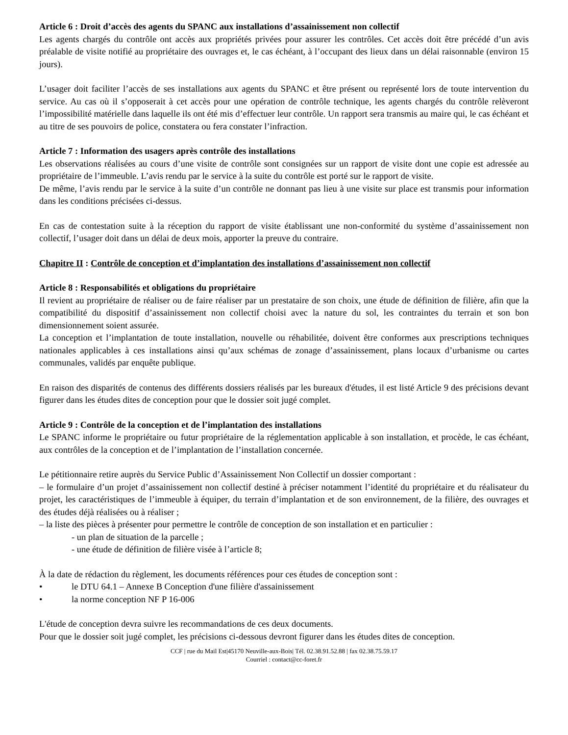Article 6 : Droit d’accès des agents du SPANC aux installations d’assainissement non collectif
Les agents chargés du contrôle ont accès aux propriétés privées pour assurer les contrôles. Cet accès doit être précédé d’un avis préalable de visite notifié au propriétaire des ouvrages et, le cas échéant, à l’occupant des lieux dans un délai raisonnable (environ 15 jours).
L’usager doit faciliter l’accès de ses installations aux agents du SPANC et être présent ou représenté lors de toute intervention du service. Au cas où il s’opposerait à cet accès pour une opération de contrôle technique, les agents chargés du contrôle relèveront l’impossibilité matérielle dans laquelle ils ont été mis d’effectuer leur contrôle. Un rapport sera transmis au maire qui, le cas échéant et au titre de ses pouvoirs de police, constatera ou fera constater l’infraction.
Article 7 : Information des usagers après contrôle des installations
Les observations réalisées au cours d’une visite de contrôle sont consignées sur un rapport de visite dont une copie est adressée au propriétaire de l’immeuble. L’avis rendu par le service à la suite du contrôle est porté sur le rapport de visite.
De même, l’avis rendu par le service à la suite d’un contrôle ne donnant pas lieu à une visite sur place est transmis pour information dans les conditions précisées ci-dessus.
En cas de contestation suite à la réception du rapport de visite établissant une non-conformité du système d’assainissement non collectif, l’usager doit dans un délai de deux mois, apporter la preuve du contraire.
Chapitre II : Contrôle de conception et d’implantation des installations d’assainissement non collectif
Article 8 : Responsabilités et obligations du propriétaire
Il revient au propriétaire de réaliser ou de faire réaliser par un prestataire de son choix, une étude de définition de filière, afin que la compatibilité du dispositif d’assainissement non collectif choisi avec la nature du sol, les contraintes du terrain et son bon dimensionnement soient assurée.
La conception et l’implantation de toute installation, nouvelle ou réhabilitée, doivent être conformes aux prescriptions techniques nationales applicables à ces installations ainsi qu’aux schémas de zonage d’assainissement, plans locaux d’urbanisme ou cartes communales, validés par enquête publique.
En raison des disparités de contenus des différents dossiers réalisés par les bureaux d'études, il est listé Article 9 des précisions devant figurer dans les études dites de conception pour que le dossier soit jugé complet.
Article 9 : Contrôle de la conception et de l’implantation des installations
Le SPANC informe le propriétaire ou futur propriétaire de la réglementation applicable à son installation, et procède, le cas échéant, aux contrôles de la conception et de l’implantation de l’installation concernée.
Le pétitionnaire retire auprès du Service Public d’Assainissement Non Collectif un dossier comportant :
– le formulaire d’un projet d’assainissement non collectif destiné à préciser notamment l’identité du propriétaire et du réalisateur du projet, les caractéristiques de l’immeuble à équiper, du terrain d’implantation et de son environnement, de la filière, des ouvrages et des études déjà réalisées ou à réaliser ;
– la liste des pièces à présenter pour permettre le contrôle de conception de son installation et en particulier :
- un plan de situation de la parcelle ;
- une étude de définition de filière visée à l’article 8;
À la date de rédaction du règlement, les documents références pour ces études de conception sont :
• le DTU 64.1 – Annexe B Conception d'une filière d'assainissement
• la norme conception NF P 16-006
L'étude de conception devra suivre les recommandations de ces deux documents.
Pour que le dossier soit jugé complet, les précisions ci-dessous devront figurer dans les études dites de conception.
CCF | rue du Mail Est|45170 Neuville-aux-Bois| Tél. 02.38.91.52.88 | fax 02.38.75.59.17
Courriel : contact@cc-foret.fr